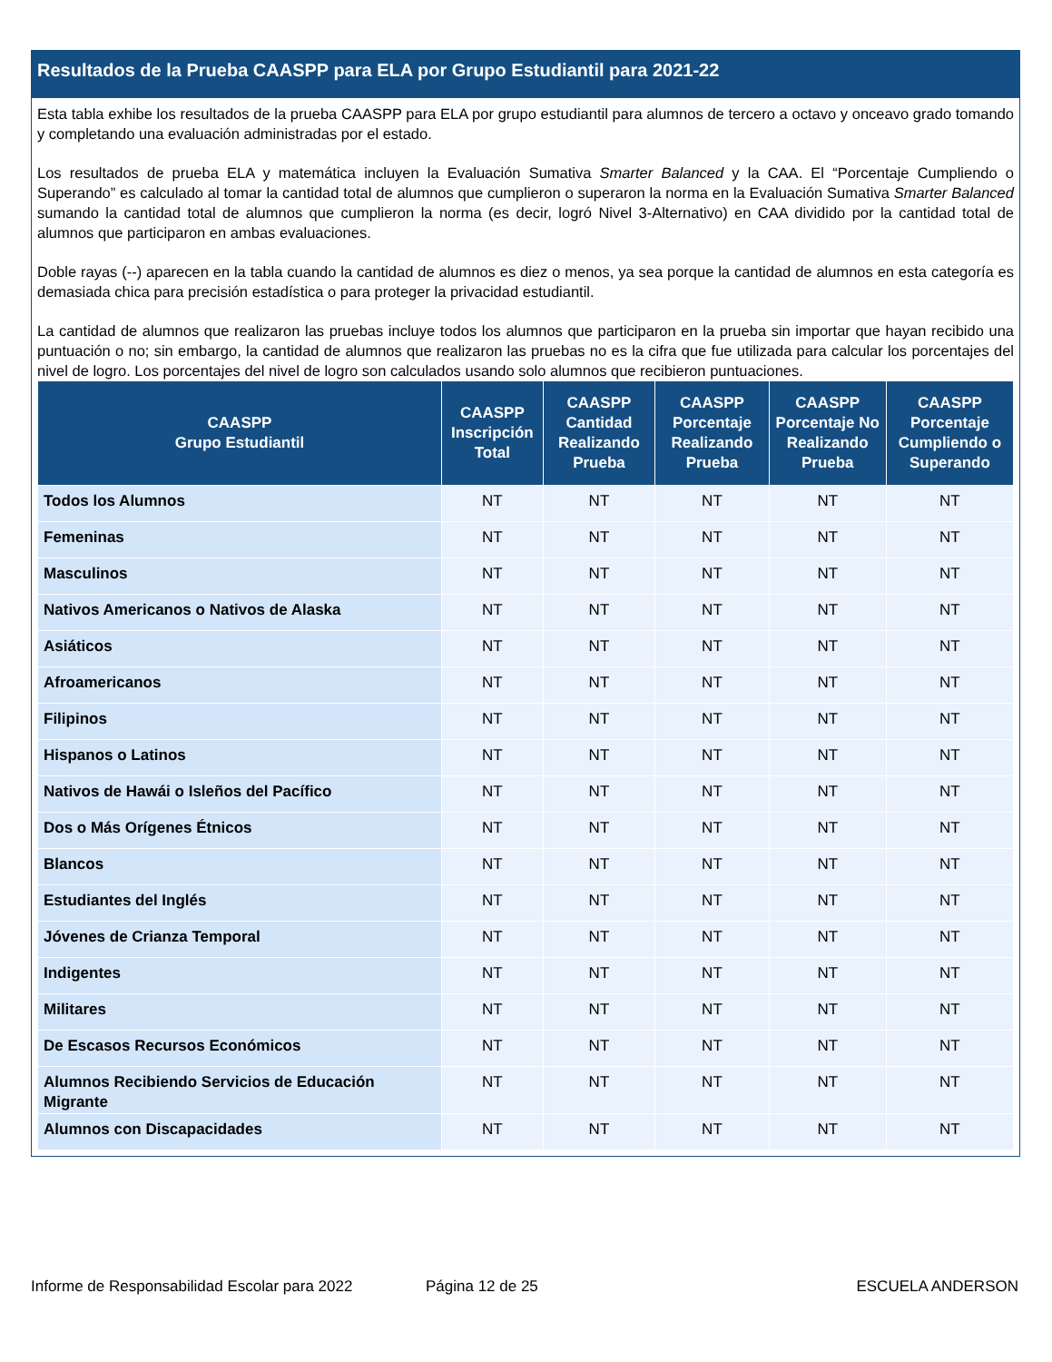Resultados de la Prueba CAASPP para ELA por Grupo Estudiantil para 2021-22
Esta tabla exhibe los resultados de la prueba CAASPP para ELA por grupo estudiantil para alumnos de tercero a octavo y onceavo grado tomando y completando una evaluación administradas por el estado.
Los resultados de prueba ELA y matemática incluyen la Evaluación Sumativa Smarter Balanced y la CAA. El “Porcentaje Cumpliendo o Superando” es calculado al tomar la cantidad total de alumnos que cumplieron o superaron la norma en la Evaluación Sumativa Smarter Balanced sumando la cantidad total de alumnos que cumplieron la norma (es decir, logró Nivel 3-Alternativo) en CAA dividido por la cantidad total de alumnos que participaron en ambas evaluaciones.
Doble rayas (--) aparecen en la tabla cuando la cantidad de alumnos es diez o menos, ya sea porque la cantidad de alumnos en esta categoría es demasiada chica para precisión estadística o para proteger la privacidad estudiantil.
La cantidad de alumnos que realizaron las pruebas incluye todos los alumnos que participaron en la prueba sin importar que hayan recibido una puntuación o no; sin embargo, la cantidad de alumnos que realizaron las pruebas no es la cifra que fue utilizada para calcular los porcentajes del nivel de logro. Los porcentajes del nivel de logro son calculados usando solo alumnos que recibieron puntuaciones.
| CAASPP Grupo Estudiantil | CAASPP Inscripción Total | CAASPP Cantidad Realizando Prueba | CAASPP Porcentaje Realizando Prueba | CAASPP Porcentaje No Realizando Prueba | CAASPP Porcentaje Cumpliendo o Superando |
| --- | --- | --- | --- | --- | --- |
| Todos los Alumnos | NT | NT | NT | NT | NT |
| Femeninas | NT | NT | NT | NT | NT |
| Masculinos | NT | NT | NT | NT | NT |
| Nativos Americanos o Nativos de Alaska | NT | NT | NT | NT | NT |
| Asiáticos | NT | NT | NT | NT | NT |
| Afroamericanos | NT | NT | NT | NT | NT |
| Filipinos | NT | NT | NT | NT | NT |
| Hispanos o Latinos | NT | NT | NT | NT | NT |
| Nativos de Hawái o Isleños del Pacífico | NT | NT | NT | NT | NT |
| Dos o Más Orígenes Étnicos | NT | NT | NT | NT | NT |
| Blancos | NT | NT | NT | NT | NT |
| Estudiantes del Inglés | NT | NT | NT | NT | NT |
| Jóvenes de Crianza Temporal | NT | NT | NT | NT | NT |
| Indigentes | NT | NT | NT | NT | NT |
| Militares | NT | NT | NT | NT | NT |
| De Escasos Recursos Económicos | NT | NT | NT | NT | NT |
| Alumnos Recibiendo Servicios de Educación Migrante | NT | NT | NT | NT | NT |
| Alumnos con Discapacidades | NT | NT | NT | NT | NT |
Informe de Responsabilidad Escolar para 2022 Página 12 de 25 ESCUELA ANDERSON